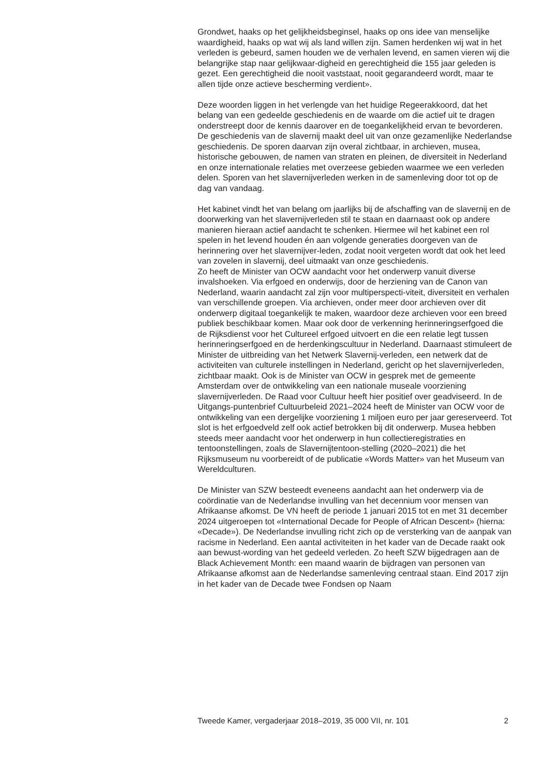Grondwet, haaks op het gelijkheidsbeginsel, haaks op ons idee van menselijke waardigheid, haaks op wat wij als land willen zijn. Samen herdenken wij wat in het verleden is gebeurd, samen houden we de verhalen levend, en samen vieren wij die belangrijke stap naar gelijkwaar-digheid en gerechtigheid die 155 jaar geleden is gezet. Een gerechtigheid die nooit vaststaat, nooit gegarandeerd wordt, maar te allen tijde onze actieve bescherming verdient».
Deze woorden liggen in het verlengde van het huidige Regeerakkoord, dat het belang van een gedeelde geschiedenis en de waarde om die actief uit te dragen onderstreept door de kennis daarover en de toegankelijkheid ervan te bevorderen. De geschiedenis van de slavernij maakt deel uit van onze gezamenlijke Nederlandse geschiedenis. De sporen daarvan zijn overal zichtbaar, in archieven, musea, historische gebouwen, de namen van straten en pleinen, de diversiteit in Nederland en onze internationale relaties met overzeese gebieden waarmee we een verleden delen. Sporen van het slavernijverleden werken in de samenleving door tot op de dag van vandaag.
Het kabinet vindt het van belang om jaarlijks bij de afschaffing van de slavernij en de doorwerking van het slavernijverleden stil te staan en daarnaast ook op andere manieren hieraan actief aandacht te schenken. Hiermee wil het kabinet een rol spelen in het levend houden én aan volgende generaties doorgeven van de herinnering over het slavernijver-leden, zodat nooit vergeten wordt dat ook het leed van zovelen in slavernij, deel uitmaakt van onze geschiedenis.
Zo heeft de Minister van OCW aandacht voor het onderwerp vanuit diverse invalshoeken. Via erfgoed en onderwijs, door de herziening van de Canon van Nederland, waarin aandacht zal zijn voor multiperspecti-viteit, diversiteit en verhalen van verschillende groepen. Via archieven, onder meer door archieven over dit onderwerp digitaal toegankelijk te maken, waardoor deze archieven voor een breed publiek beschikbaar komen. Maar ook door de verkenning herinneringserfgoed die de Rijksdienst voor het Cultureel erfgoed uitvoert en die een relatie legt tussen herinneringserfgoed en de herdenkingscultuur in Nederland. Daarnaast stimuleert de Minister de uitbreiding van het Netwerk Slavernij-verleden, een netwerk dat de activiteiten van culturele instellingen in Nederland, gericht op het slavernijverleden, zichtbaar maakt. Ook is de Minister van OCW in gesprek met de gemeente Amsterdam over de ontwikkeling van een nationale museale voorziening slavernijverleden. De Raad voor Cultuur heeft hier positief over geadviseerd. In de Uitgangs-puntenbrief Cultuurbeleid 2021–2024 heeft de Minister van OCW voor de ontwikkeling van een dergelijke voorziening 1 miljoen euro per jaar gereserveerd. Tot slot is het erfgoedveld zelf ook actief betrokken bij dit onderwerp. Musea hebben steeds meer aandacht voor het onderwerp in hun collectieregistraties en tentoonstellingen, zoals de Slavernijtentoon-stelling (2020–2021) die het Rijksmuseum nu voorbereidt of de publicatie «Words Matter» van het Museum van Wereldculturen.
De Minister van SZW besteedt eveneens aandacht aan het onderwerp via de coördinatie van de Nederlandse invulling van het decennium voor mensen van Afrikaanse afkomst. De VN heeft de periode 1 januari 2015 tot en met 31 december 2024 uitgeroepen tot «International Decade for People of African Descent» (hierna: «Decade»). De Nederlandse invulling richt zich op de versterking van de aanpak van racisme in Nederland. Een aantal activiteiten in het kader van de Decade raakt ook aan bewust-wording van het gedeeld verleden. Zo heeft SZW bijgedragen aan de Black Achievement Month: een maand waarin de bijdragen van personen van Afrikaanse afkomst aan de Nederlandse samenleving centraal staan. Eind 2017 zijn in het kader van de Decade twee Fondsen op Naam
Tweede Kamer, vergaderjaar 2018–2019, 35 000 VII, nr. 101 2